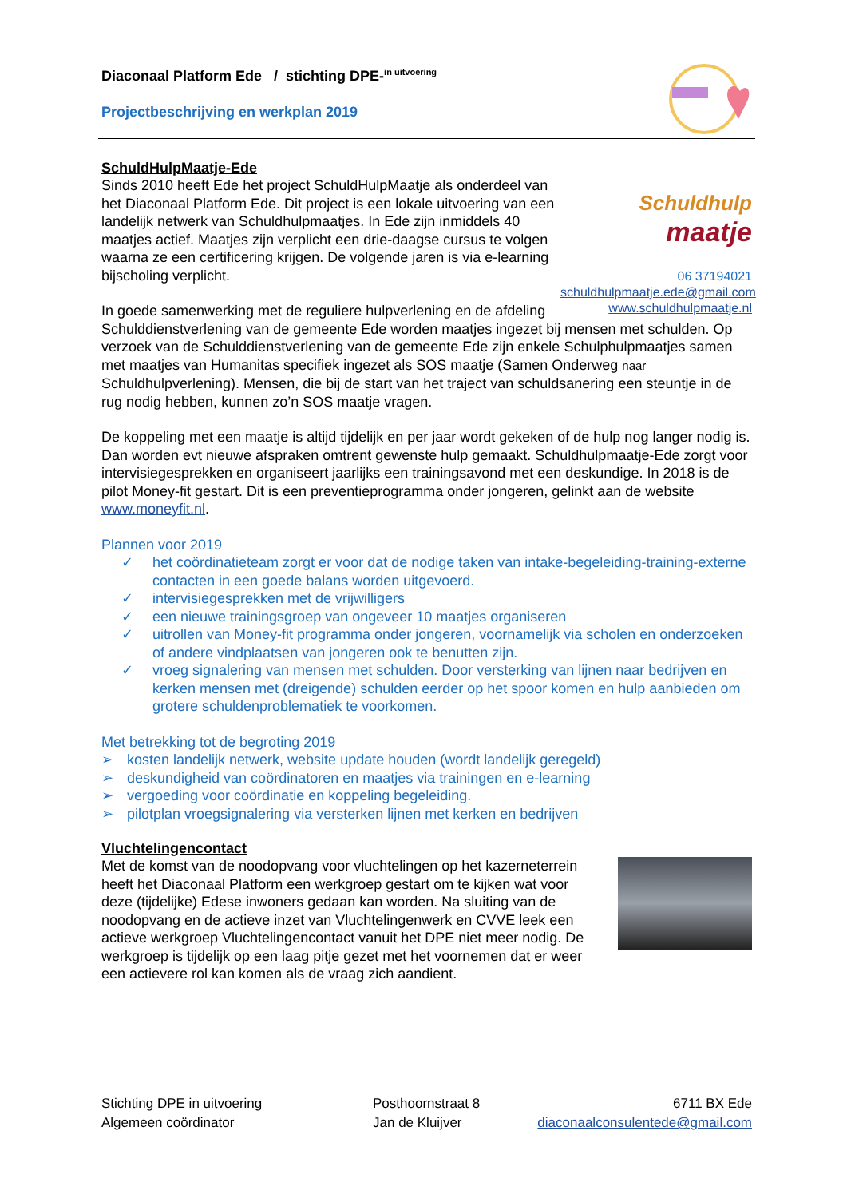Diaconaal Platform Ede / stichting DPE-<sup>in uitvoering</sup>
Projectbeschrijving en werkplan 2019
SchuldHulpMaatje-Ede
Schuldhulp
maatje
06 37194021
schuldhulpmaatje.ede@gmail.com
www.schuldhulpmaatje.nl
Sinds 2010 heeft Ede het project SchuldHulpMaatje als onderdeel van het Diaconaal Platform Ede. Dit project is een lokale uitvoering van een landelijk netwerk van Schuldhulpmaatjes. In Ede zijn inmiddels 40 maatjes actief. Maatjes zijn verplicht een drie-daagse cursus te volgen waarna ze een certificering krijgen. De volgende jaren is via e-learning bijscholing verplicht.
In goede samenwerking met de reguliere hulpverlening en de afdeling Schulddienstverlening van de gemeente Ede worden maatjes ingezet bij mensen met schulden. Op verzoek van de Schulddienstverlening van de gemeente Ede zijn enkele Schulphulpmaatjes samen met maatjes van Humanitas specifiek ingezet als SOS maatje (Samen Onderweg naar Schuldhulpverlening). Mensen, die bij de start van het traject van schuldsanering een steuntje in de rug nodig hebben, kunnen zo’n SOS maatje vragen.
De koppeling met een maatje is altijd tijdelijk en per jaar wordt gekeken of de hulp nog langer nodig is. Dan worden evt nieuwe afspraken omtrent gewenste hulp gemaakt. Schuldhulpmaatje-Ede zorgt voor intervisiegesprekken en organiseert jaarlijks een trainingsavond met een deskundige. In 2018 is de pilot Money-fit gestart. Dit is een preventieprogramma onder jongeren, gelinkt aan de website www.moneyfit.nl.
Plannen voor 2019
✓ het coördinatieteam zorgt er voor dat de nodige taken van intake-begeleiding-training-externe contacten in een goede balans worden uitgevoerd.
✓ intervisiegesprekken met de vrijwilligers
✓ een nieuwe trainingsgroep van ongeveer 10 maatjes organiseren
✓ uitrollen van Money-fit programma onder jongeren, voornamelijk via scholen en onderzoeken of andere vindplaatsen van jongeren ook te benutten zijn.
✓ vroeg signalering van mensen met schulden. Door versterking van lijnen naar bedrijven en kerken mensen met (dreigende) schulden eerder op het spoor komen en hulp aanbieden om grotere schuldenproblematiek te voorkomen.
Met betrekking tot de begroting 2019
➢ kosten landelijk netwerk, website update houden (wordt landelijk geregeld)
➢ deskundigheid van coördinatoren en maatjes via trainingen en e-learning
➢ vergoeding voor coördinatie en koppeling begeleiding.
➢ pilotplan vroegsignalering via versterken lijnen met kerken en bedrijven
Vluchtelingencontact
Met de komst van de noodopvang voor vluchtelingen op het kazerneterrein heeft het Diaconaal Platform een werkgroep gestart om te kijken wat voor deze (tijdelijke) Edese inwoners gedaan kan worden. Na sluiting van de noodopvang en de actieve inzet van Vluchtelingenwerk en CVVE leek een actieve werkgroep Vluchtelingencontact vanuit het DPE niet meer nodig. De werkgroep is tijdelijk op een laag pitje gezet met het voornemen dat er weer een actievere rol kan komen als de vraag zich aandient.
Stichting DPE in uitvoering
Posthoornstraat 8
6711 BX Ede
Algemeen coördinator
Jan de Kluijver
diaconaalconsulentede@gmail.com